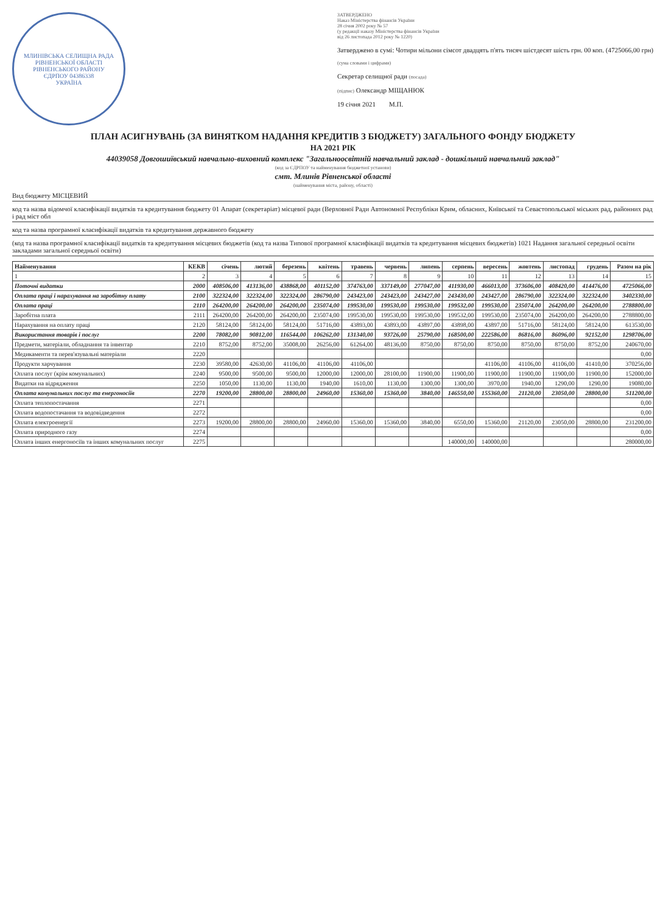МЛИНІВСЬКА СЕЛИЩНА РАДА РІВНЕНСЬКОЇ ОБЛАСТІ
РІВНЕНСЬКОГО РАЙОНУ
ЄДРПОУ 04386338
УКРАЇНА
ЗАТВЕРДЖЕНО
Наказ Міністерства фінансів України
28 січня 2002 року № 57
(у редакції наказу Міністерства фінансів України
від 26 листопада 2012 року № 1220)
Затверджено в сумі: Чотири мільони сімсот двадцять п'ять тисяч шістдесят шість грн. 00 коп. (4725066,00 грн)
(сума словами і цифрами)
Секретар селищної ради (посада)
(підпис) Олександр МІЩАНЮК
19 січня 2021 М.П.
ПЛАН АСИГНУВАНЬ (ЗА ВИНЯТКОМ НАДАННЯ КРЕДИТІВ З БЮДЖЕТУ) ЗАГАЛЬНОГО ФОНДУ БЮДЖЕТУ
НА 2021 РІК
44039058 Довгошиївський навчально-виховний комплекс "Загальноосвітній навчальний заклад - дошкільний навчальний заклад"
(код за ЄДРПОУ та найменування бюджетної установи)
смт. Млинів Рівненської області
(найменування міста, району, області)
Вид бюджету МІСЦЕВИЙ
код та назва відомчої класифікації видатків та кредитування бюджету 01 Апарат (секретаріат) місцевої ради (Верховної Ради Автономної Республіки Крим, обласних, Київської та Севастопольської міських рад, районних рад і рад міст обл
код та назва програмної класифікації видатків та кредитування державного бюджету
(код та назва програмної класифікації видатків та кредитування місцевих бюджетів (код та назва Типової програмної класифікації видатків та кредитування місцевих бюджетів) 1021 Надання загальної середньої освіти закладами загальної середньої освіти)
| Найменування | КЕКВ | січень | лютий | березень | квітень | травень | червень | липень | серпень | вересень | жовтень | листопад | грудень | Разом на рік |
| --- | --- | --- | --- | --- | --- | --- | --- | --- | --- | --- | --- | --- | --- | --- |
| 1 | 2 | 3 | 4 | 5 | 6 | 7 | 8 | 9 | 10 | 11 | 12 | 13 | 14 | 15 |
| Поточні видатки | 2000 | 408506,00 | 413136,00 | 438868,00 | 401152,00 | 374763,00 | 337149,00 | 277047,00 | 411930,00 | 466013,00 | 373606,00 | 408420,00 | 414476,00 | 4725066,00 |
| Оплата праці і нарахування на заробітну плату | 2100 | 322324,00 | 322324,00 | 322324,00 | 286790,00 | 243423,00 | 243423,00 | 243427,00 | 243430,00 | 243427,00 | 286790,00 | 322324,00 | 322324,00 | 3402330,00 |
| Оплата праці | 2110 | 264200,00 | 264200,00 | 264200,00 | 235074,00 | 199530,00 | 199530,00 | 199530,00 | 199532,00 | 199530,00 | 235074,00 | 264200,00 | 264200,00 | 2788800,00 |
| Заробітна плата | 2111 | 264200,00 | 264200,00 | 264200,00 | 235074,00 | 199530,00 | 199530,00 | 199530,00 | 199532,00 | 199530,00 | 235074,00 | 264200,00 | 264200,00 | 2788800,00 |
| Нарахування на оплату праці | 2120 | 58124,00 | 58124,00 | 58124,00 | 51716,00 | 43893,00 | 43893,00 | 43897,00 | 43898,00 | 43897,00 | 51716,00 | 58124,00 | 58124,00 | 613530,00 |
| Використання товарів і послуг | 2200 | 78082,00 | 90812,00 | 116544,00 | 106262,00 | 131340,00 | 93726,00 | 25790,00 | 168500,00 | 222586,00 | 86816,00 | 86096,00 | 92152,00 | 1298706,00 |
| Предмети, матеріали, обладнання та інвентар | 2210 | 8752,00 | 8752,00 | 35008,00 | 26256,00 | 61264,00 | 48136,00 | 8750,00 | 8750,00 | 8750,00 | 8750,00 | 8750,00 | 8752,00 | 240670,00 |
| Медикаменти та перев'язувальні матеріали | 2220 | | | | | | | | | | | | | 0,00 |
| Продукти харчування | 2230 | 39580,00 | 42630,00 | 41106,00 | 41106,00 | 41106,00 | | | | 41106,00 | 41106,00 | 41106,00 | 41410,00 | 370256,00 |
| Оплата послуг (крім комунальних) | 2240 | 9500,00 | 9500,00 | 9500,00 | 12000,00 | 12000,00 | 28100,00 | 11900,00 | 11900,00 | 11900,00 | 11900,00 | 11900,00 | 11900,00 | 152000,00 |
| Видатки на відрядження | 2250 | 1050,00 | 1130,00 | 1130,00 | 1940,00 | 1610,00 | 1130,00 | 1300,00 | 1300,00 | 3970,00 | 1940,00 | 1290,00 | 1290,00 | 19080,00 |
| Оплата комунальних послуг та енергоносіїв | 2270 | 19200,00 | 28800,00 | 28800,00 | 24960,00 | 15360,00 | 15360,00 | 3840,00 | 146550,00 | 155360,00 | 21120,00 | 23050,00 | 28800,00 | 511200,00 |
| Оплата теплопостачання | 2271 | | | | | | | | | | | | | 0,00 |
| Оплата водопостачання та водовідведення | 2272 | | | | | | | | | | | | | 0,00 |
| Оплата електроенергії | 2273 | 19200,00 | 28800,00 | 28800,00 | 24960,00 | 15360,00 | 15360,00 | 3840,00 | 6550,00 | 15360,00 | 21120,00 | 23050,00 | 28800,00 | 231200,00 |
| Оплата природного газу | 2274 | | | | | | | | | | | | | 0,00 |
| Оплата інших енергоносіїв та інших комунальних послуг | 2275 | | | | | | | | 140000,00 | 140000,00 | | | | 280000,00 |